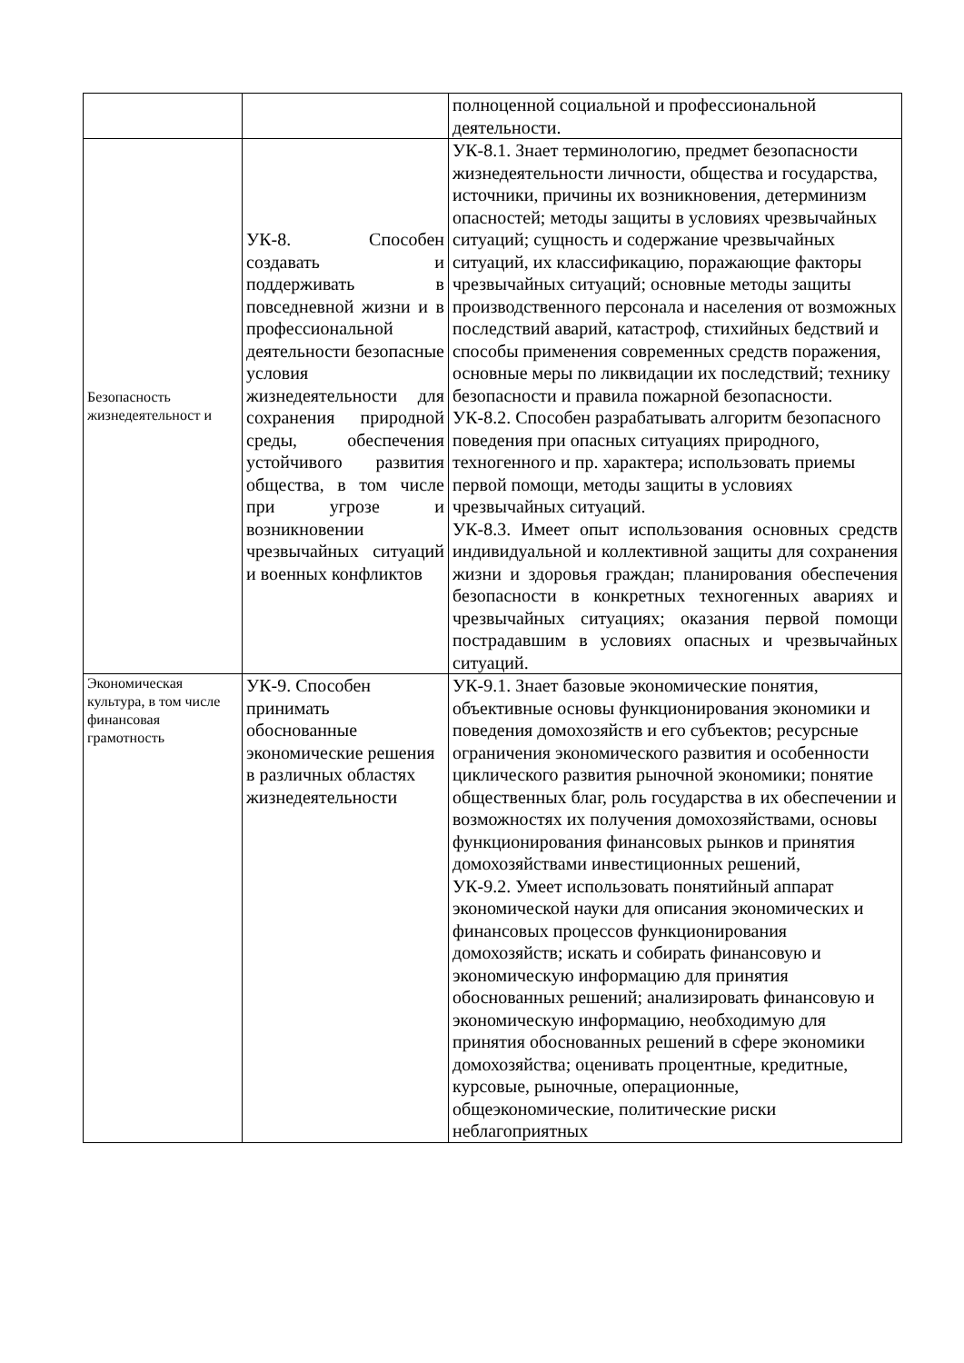| | | полноценной социальной и профессиональной деятельности. |
| Безопасность жизнедеятельност и | УК-8. Способен создавать и поддерживать в повседневной жизни и в профессиональной деятельности безопасные условия жизнедеятельности для сохранения природной среды, обеспечения устойчивого развития общества, в том числе при угрозе и возникновении чрезвычайных ситуаций и военных конфликтов | УК-8.1. Знает терминологию, предмет безопасности жизнедеятельности личности, общества и государства, источники, причины их возникновения, детерминизм опасностей; методы защиты в условиях чрезвычайных ситуаций; сущность и содержание чрезвычайных ситуаций, их классификацию, поражающие факторы чрезвычайных ситуаций; основные методы защиты производственного персонала и населения от возможных последствий аварий, катастроф, стихийных бедствий и способы применения современных средств поражения, основные меры по ликвидации их последствий; технику безопасности и правила пожарной безопасности. УК-8.2. Способен разрабатывать алгоритм безопасного поведения при опасных ситуациях природного, техногенного и пр. характера; использовать приемы первой помощи, методы защиты в условиях чрезвычайных ситуаций. УК-8.3. Имеет опыт использования основных средств индивидуальной и коллективной защиты для сохранения жизни и здоровья граждан; планирования обеспечения безопасности в конкретных техногенных авариях и чрезвычайных ситуациях; оказания первой помощи пострадавшим в условиях опасных и чрезвычайных ситуаций. |
| Экономическая культура, в том числе финансовая грамотность | УК-9. Способен принимать обоснованные экономические решения в различных областях жизнедеятельности | УК-9.1. Знает базовые экономические понятия, объективные основы функционирования экономики и поведения домохозяйств и его субъектов; ресурсные ограничения экономического развития и особенности циклического развития рыночной экономики; понятие общественных благ, роль государства в их обеспечении и возможностях их получения домохозяйствами, основы функционирования финансовых рынков и принятия домохозяйствами инвестиционных решений, УК-9.2. Умеет использовать понятийный аппарат экономической науки для описания экономических и финансовых процессов функционирования домохозяйств; искать и собирать финансовую и экономическую информацию для принятия обоснованных решений; анализировать финансовую и экономическую информацию, необходимую для принятия обоснованных решений в сфере экономики домохозяйства; оценивать процентные, кредитные, курсовые, рыночные, операционные, общеэкономические, политические риски неблагоприятных |